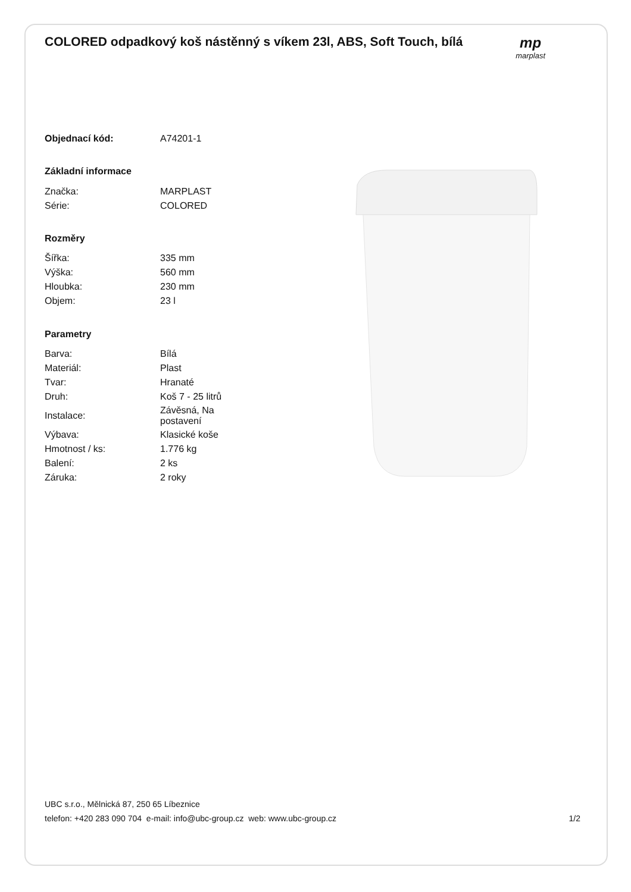COLORED odpadkový koš nástěnný s víkem 23l, ABS, Soft Touch, bílá
mp
marplast
| Objednací kód: | A74201-1 |
| Základní informace | |
| Značka: | MARPLAST |
| Série: | COLORED |
| Rozměry | |
| Šířka: | 335 mm |
| Výška: | 560 mm |
| Hloubka: | 230 mm |
| Objem: | 23 l |
| Parametry | |
| Barva: | Bílá |
| Materiál: | Plast |
| Tvar: | Hranaté |
| Druh: | Koš 7 - 25 litrů |
| Instalace: | Závěsná, Na postavení |
| Výbava: | Klasické koše |
| Hmotnost / ks: | 1.776 kg |
| Balení: | 2 ks |
| Záruka: | 2 roky |
UBC s.r.o., Mělnická 87, 250 65 Líbeznice
telefon: +420 283 090 704 e-mail: info@ubc-group.cz web: www.ubc-group.cz
1/2